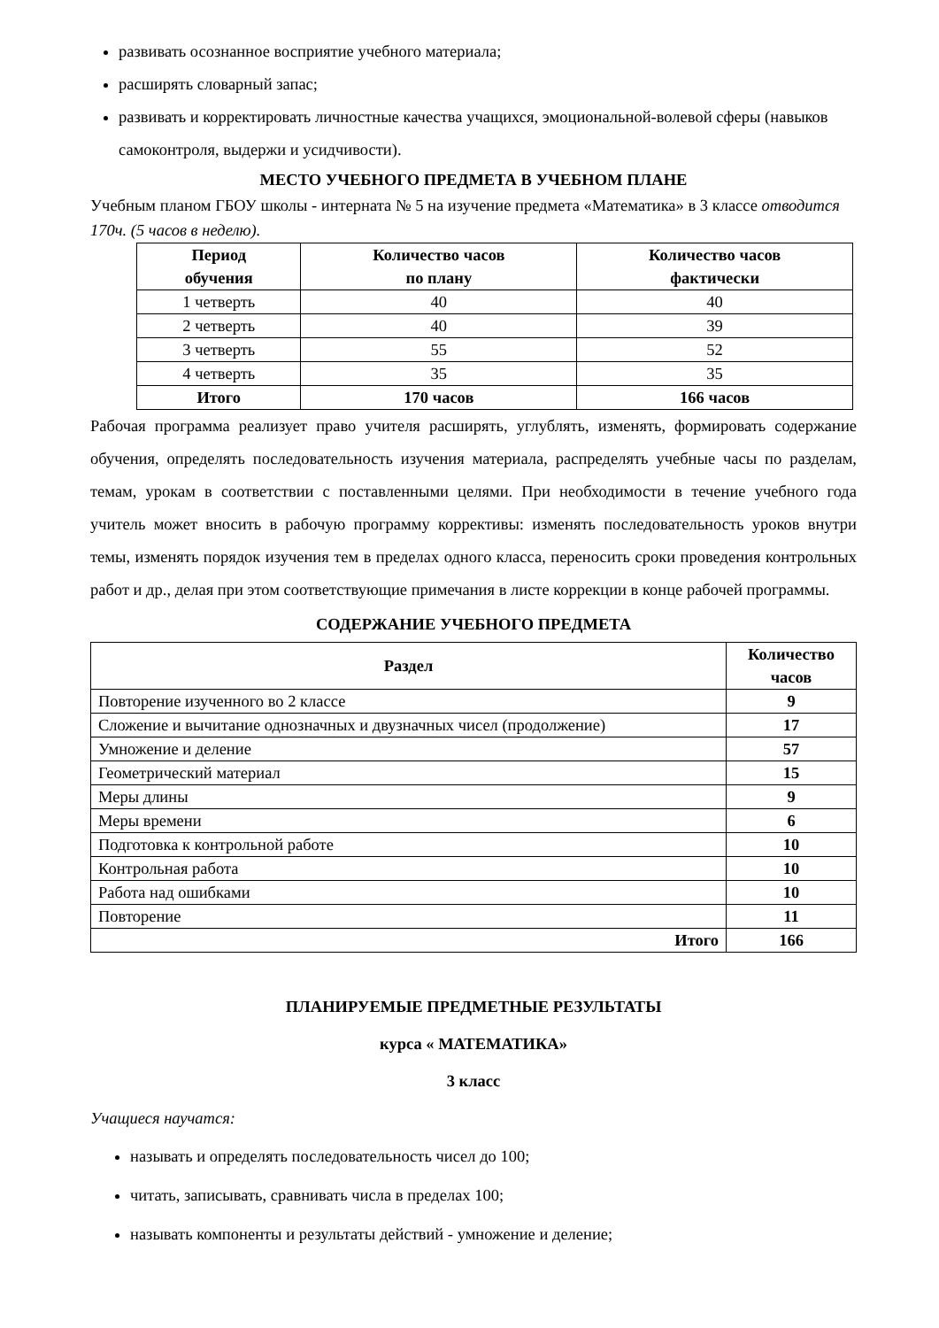развивать осознанное восприятие учебного материала;
расширять словарный запас;
развивать и корректировать личностные качества учащихся, эмоциональной-волевой сферы (навыков самоконтроля, выдержи и усидчивости).
МЕСТО УЧЕБНОГО ПРЕДМЕТА В УЧЕБНОМ ПЛАНЕ
Учебным планом ГБОУ школы - интерната № 5 на изучение предмета «Математика» в 3 классе отводится 170ч. (5 часов в неделю).
| Период обучения | Количество часов по плану | Количество часов фактически |
| --- | --- | --- |
| 1 четверть | 40 | 40 |
| 2 четверть | 40 | 39 |
| 3 четверть | 55 | 52 |
| 4 четверть | 35 | 35 |
| Итого | 170 часов | 166 часов |
Рабочая программа реализует право учителя расширять, углублять, изменять, формировать содержание обучения, определять последовательность изучения материала, распределять учебные часы по разделам, темам, урокам в соответствии с поставленными целями. При необходимости в течение учебного года учитель может вносить в рабочую программу коррективы: изменять последовательность уроков внутри темы, изменять порядок изучения тем в пределах одного класса, переносить сроки проведения контрольных работ и др., делая при этом соответствующие примечания в листе коррекции в конце рабочей программы.
СОДЕРЖАНИЕ УЧЕБНОГО ПРЕДМЕТА
| Раздел | Количество часов |
| --- | --- |
| Повторение изученного во 2 классе | 9 |
| Сложение и вычитание однозначных и двузначных чисел (продолжение) | 17 |
| Умножение и деление | 57 |
| Геометрический материал | 15 |
| Меры длины | 9 |
| Меры времени | 6 |
| Подготовка к контрольной работе | 10 |
| Контрольная работа | 10 |
| Работа над ошибками | 10 |
| Повторение | 11 |
| Итого | 166 |
ПЛАНИРУЕМЫЕ ПРЕДМЕТНЫЕ РЕЗУЛЬТАТЫ
курса « МАТЕМАТИКА»
3 класс
Учащиеся научатся:
называть и определять последовательность чисел до 100;
читать, записывать, сравнивать числа в пределах 100;
называть компоненты и результаты действий - умножение и деление;